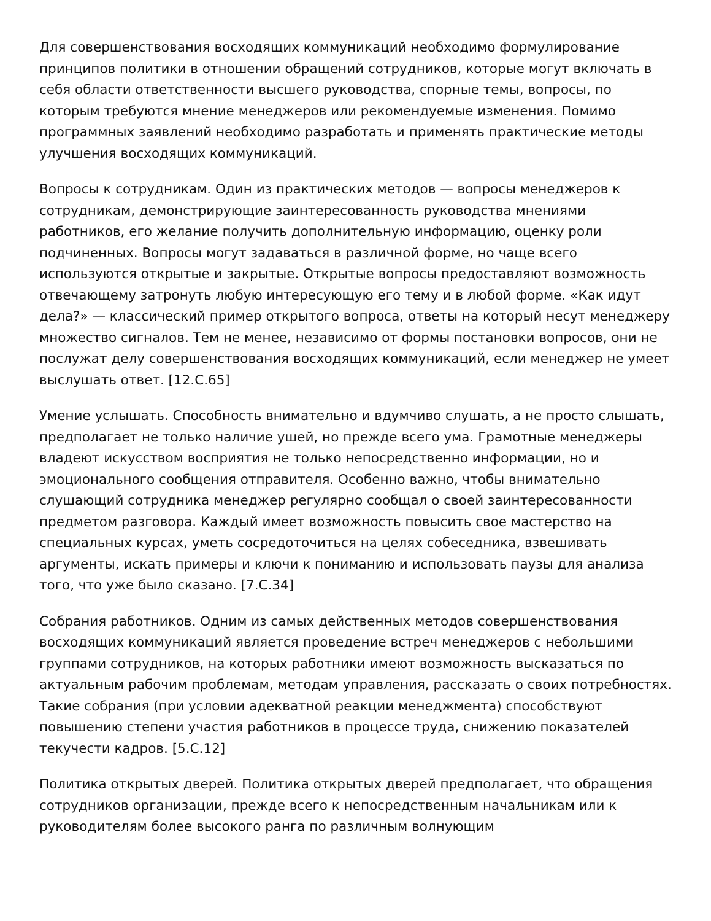Для совершенствования восходящих коммуникаций необходимо формулирование принципов политики в отношении обращений сотрудников, которые могут включать в себя области ответственности высшего руководства, спорные темы, вопросы, по которым требуются мнение менеджеров или рекомендуемые изменения. Помимо программных заявлений необходимо разработать и применять практические методы улучшения восходящих коммуникаций.
Вопросы к сотрудникам. Один из практических методов — вопросы менеджеров к сотрудникам, демонстрирующие заинтересованность руководства мнениями работников, его желание получить дополнительную информацию, оценку роли подчиненных. Вопросы могут задаваться в различной форме, но чаще всего используются открытые и закрытые. Открытые вопросы предоставляют возможность отвечающему затронуть любую интересующую его тему и в любой форме. «Как идут дела?» — классический пример открытого вопроса, ответы на который несут менеджеру множество сигналов. Тем не менее, независимо от формы постановки вопросов, они не послужат делу совершенствования восходящих коммуникаций, если менеджер не умеет выслушать ответ. [12.С.65]
Умение услышать. Способность внимательно и вдумчиво слушать, а не просто слышать, предполагает не только наличие ушей, но прежде всего ума. Грамотные менеджеры владеют искусством восприятия не только непосредственно информации, но и эмоционального сообщения отправителя. Особенно важно, чтобы внимательно слушающий сотрудника менеджер регулярно сообщал о своей заинтересованности предметом разговора. Каждый имеет возможность повысить свое мастерство на специальных курсах, уметь сосредоточиться на целях собеседника, взвешивать аргументы, искать примеры и ключи к пониманию и использовать паузы для анализа того, что уже было сказано. [7.С.34]
Собрания работников. Одним из самых действенных методов совершенствования восходящих коммуникаций является проведение встреч менеджеров с небольшими группами сотрудников, на которых работники имеют возможность высказаться по актуальным рабочим проблемам, методам управления, рассказать о своих потребностях. Такие собрания (при условии адекватной реакции менеджмента) способствуют повышению степени участия работников в процессе труда, снижению показателей текучести кадров. [5.С.12]
Политика открытых дверей. Политика открытых дверей предполагает, что обращения сотрудников организации, прежде всего к непосредственным начальникам или к руководителям более высокого ранга по различным волнующим